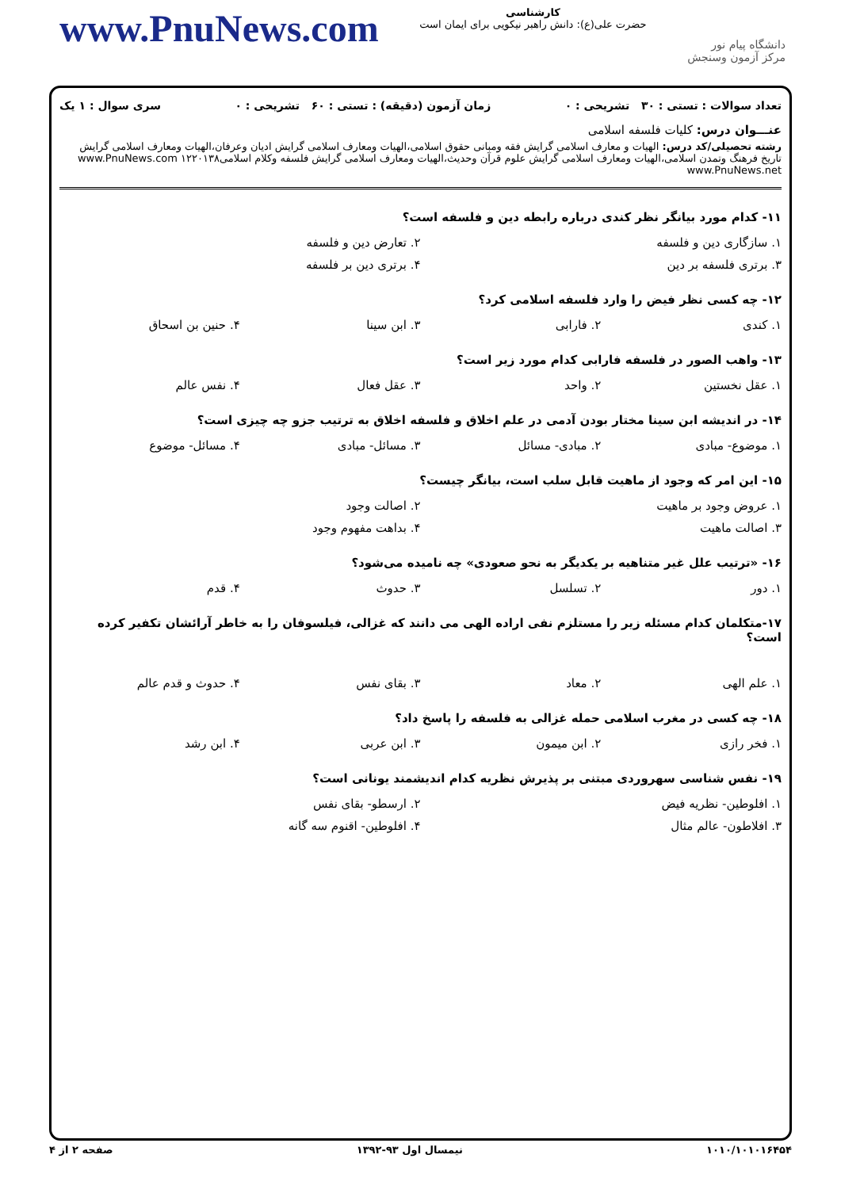www.PnuNews.com
کارشناسی
حضرت علی(ع): دانش راهبر نیکویی برای ایمان است
دانشگاه پیام نور
مرکز آزمون وسنجش
تعداد سوالات : تستی : ۳۰ تشریحی : ۰ زمان آزمون (دقیقه) : تستی : ۶۰ تشریحی : ۰ سری سوال : ۱ یک
عنـــوان درس: کلیات فلسفه اسلامی
رشته تحصیلی/کد درس: الهیات و معارف اسلامی گرایش فقه ومبانی حقوق اسلامی،الهیات ومعارف اسلامی گرایش ادیان وعرفان،الهیات ومعارف اسلامی گرایش تاریخ فرهنگ وتمدن اسلامی،الهیات ومعارف اسلامی گرایش علوم قرآن وحدیث،الهیات ومعارف اسلامی گرایش فلسفه وکلام اسلامی۱۲۲۰۱۳۸ www.PnuNews.com www.PnuNews.net
۱۱- کدام مورد بیانگر نظر کندی درباره رابطه دین و فلسفه است؟
۱. سازگاری دین و فلسفه ۲. تعارض دین و فلسفه
۳. برتری فلسفه بر دین ۴. برتری دین بر فلسفه
۱۲- چه کسی نظر فیض را وارد فلسفه اسلامی کرد؟
۱. کندی ۲. فارابی ۳. ابن سینا ۴. حنین بن اسحاق
۱۳- واهب الصور در فلسفه فارابی کدام مورد زیر است؟
۱. عقل نخستین ۲. واحد ۳. عقل فعال ۴. نفس عالم
۱۴- در اندیشه ابن سینا مختار بودن آدمی در علم اخلاق و فلسفه اخلاق به ترتیب جزو چه چیزی است؟
۱. موضوع- مبادی ۲. مبادی- مسائل ۳. مسائل- مبادی ۴. مسائل- موضوع
۱۵- این امر که وجود از ماهیت قابل سلب است، بیانگر چیست؟
۱. عروض وجود بر ماهیت ۲. اصالت وجود
۳. اصالت ماهیت ۴. بداهت مفهوم وجود
۱۶- «ترتیب علل غیر متناهیه بر یکدیگر به نحو صعودی» چه نامیده می‌شود؟
۱. دور ۲. تسلسل ۳. حدوث ۴. قدم
۱۷-متکلمان کدام مسئله زیر را مستلزم نفی اراده الهی می دانند که غزالی، فیلسوفان را به خاطر آرائشان تکفیر کرده است؟
۱. علم الهی ۲. معاد ۳. بقای نفس ۴. حدوث و قدم عالم
۱۸- چه کسی در مغرب اسلامی حمله غزالی به فلسفه را پاسخ داد؟
۱. فخر رازی ۲. ابن میمون ۳. ابن عربی ۴. ابن رشد
۱۹- نفس شناسی سهروردی مبتنی بر پذیرش نظریه کدام اندیشمند یونانی است؟
۱. افلوطین- نظریه فیض ۲. ارسطو- بقای نفس
۳. افلاطون- عالم مثال ۴. افلوطین- اقنوم سه گانه
۱۰۱۰/۱۰۱۰۱۶۴۵۴ نیمسال اول ۹۳-۱۳۹۲ صفحه ۲ از ۴